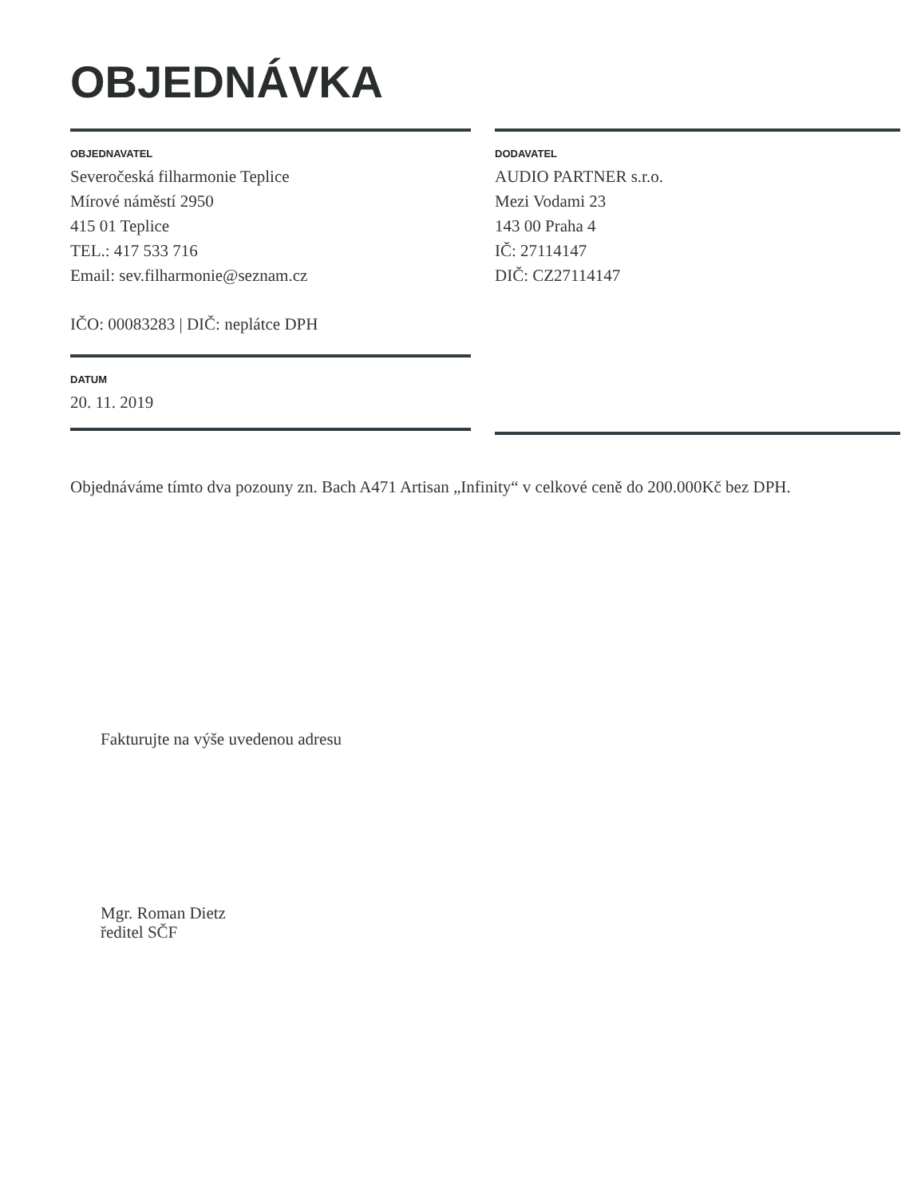OBJEDNÁVKA
OBJEDNAVATEL
Severočeská filharmonie Teplice
Mírové náměstí 2950
415 01 Teplice
TEL.: 417 533 716
Email: sev.filharmonie@seznam.cz
IČO: 00083283 | DIČ: neplátce DPH
DATUM
20. 11. 2019
DODAVATEL
AUDIO PARTNER s.r.o.
Mezi Vodami 23
143 00 Praha 4
IČ: 27114147
DIČ: CZ27114147
Objednáváme tímto dva pozouny zn. Bach A471 Artisan „Infinity“ v celkové ceně do 200.000Kč bez DPH.
Fakturujte na výše uvedenou adresu
Mgr. Roman Dietz
ředitel SČF